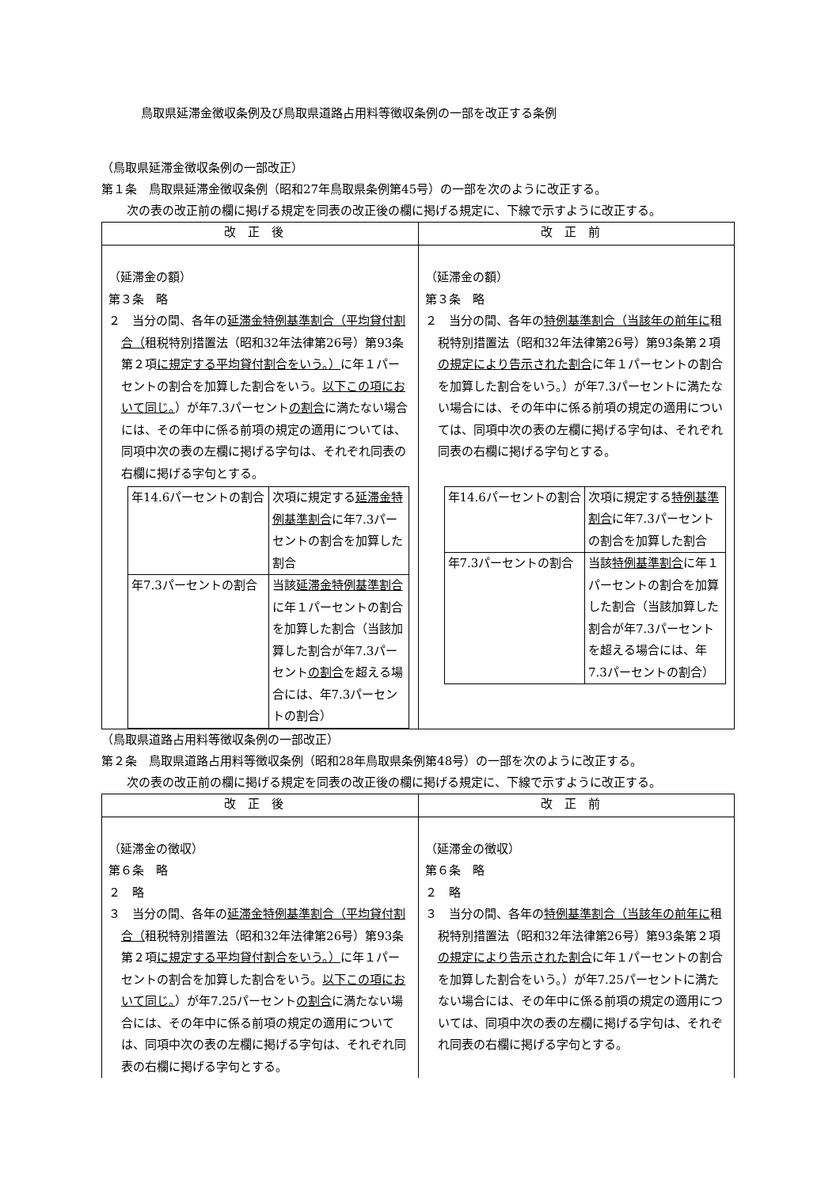鳥取県延滞金徴収条例及び鳥取県道路占用料等徴収条例の一部を改正する条例
（鳥取県延滞金徴収条例の一部改正）
第１条　鳥取県延滞金徴収条例（昭和27年鳥取県条例第45号）の一部を次のように改正する。
次の表の改正前の欄に掲げる規定を同表の改正後の欄に掲げる規定に、下線で示すように改正する。
| 改正後 | 改正前 |
| --- | --- |
| （延滞金の額） 第３条 略 ２ 当分の間、各年の 延滞金特例基準割合（平均貸付割合（ 租税特別措置法（昭和32年法律第26号）第93条第２項 に規定する平均貸付割合をいう。） に年１パーセントの割合を加算した割合をいう。 以下この項において同じ。 ）が年7.3パーセント の割合 に満たない場合には、その年中に係る前項の規定の適用については、同項中次の表の左欄に掲げる字句は、それぞれ同表の右欄に掲げる字句とする。 / 年14.6パーセントの割合 / 次項に規定する 延滞金特例基準割合 に年7.3パーセントの割合を加算した割合 / / 年7.3パーセントの割合 / 当該 延滞金特例基準割合 に年１パーセントの割合を加算した割合（当該加算した割合が年7.3パーセント の割合 を超える場合には、年7.3パーセントの割合） / | （延滞金の額） 第３条 略 ２ 当分の間、各年の 特例基準割合（当該年の前年に 租税特別措置法（昭和32年法律第26号）第93条第２項 の規定により告示された割合 に年１パーセントの割合を加算した割合をいう。）が年7.3パーセントに満たない場合には、その年中に係る前項の規定の適用については、同項中次の表の左欄に掲げる字句は、それぞれ同表の右欄に掲げる字句とする。 / 年14.6パーセントの割合 / 次項に規定する 特例基準割合 に年7.3パーセントの割合を加算した割合 / / 年7.3パーセントの割合 / 当該 特例基準割合 に年１パーセントの割合を加算した割合（当該加算した割合が年7.3パーセントを超える場合には、年7.3パーセントの割合） / |
（鳥取県道路占用料等徴収条例の一部改正）
第２条　鳥取県道路占用料等徴収条例（昭和28年鳥取県条例第48号）の一部を次のように改正する。
次の表の改正前の欄に掲げる規定を同表の改正後の欄に掲げる規定に、下線で示すように改正する。
| 改正後 | 改正前 |
| --- | --- |
| （延滞金の徴収） 第６条 略 ２ 略 ３ 当分の間、各年の 延滞金特例基準割合（平均貸付割合（ 租税特別措置法（昭和32年法律第26号）第93条第２項 に規定する平均貸付割合をいう。） に年１パーセントの割合を加算した割合をいう。 以下この項において同じ。 ）が年7.25パーセント の割合 に満たない場合には、その年中に係る前項の規定の適用については、同項中次の表の左欄に掲げる字句は、それぞれ同表の右欄に掲げる字句とする。 | （延滞金の徴収） 第６条 略 ２ 略 ３ 当分の間、各年の 特例基準割合（当該年の前年に 租税特別措置法（昭和32年法律第26号）第93条第２項 の規定により告示された割合 に年１パーセントの割合を加算した割合をいう。）が年7.25パーセントに満たない場合には、その年中に係る前項の規定の適用については、同項中次の表の左欄に掲げる字句は、それぞれ同表の右欄に掲げる字句とする。 |